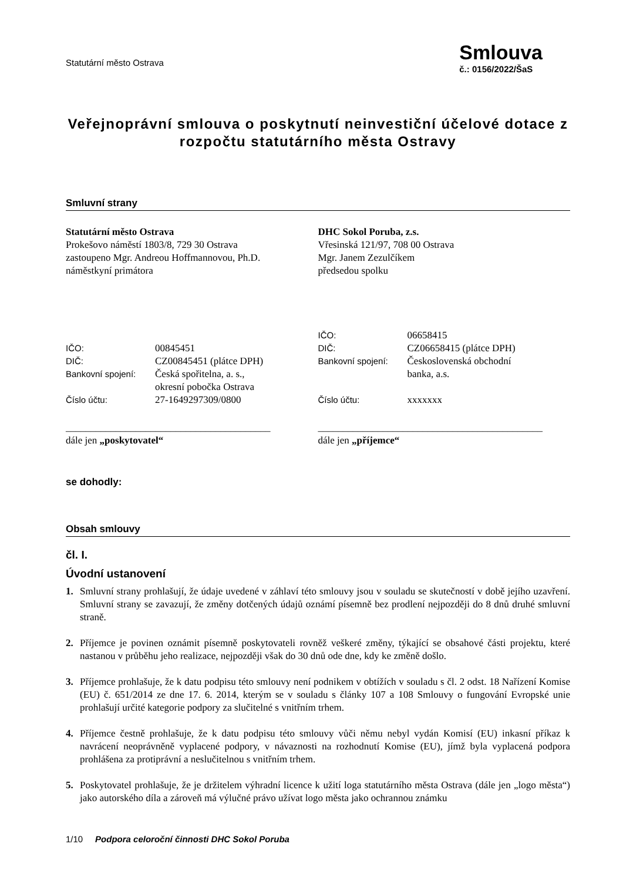Statutární město Ostrava
Smlouva
č.: 0156/2022/ŠaS
Veřejnoprávní smlouva o poskytnutí neinvestiční účelové dotace z rozpočtu statutárního města Ostravy
Smluvní strany
Statutární město Ostrava
Prokešovo náměstí 1803/8, 729 30 Ostrava
zastoupeno Mgr. Andreou Hoffmannovou, Ph.D.
náměstkyní primátora
| IČO: | 00845451 |
| DIČ: | CZ00845451 (plátce DPH) |
| Bankovní spojení: | Česká spořitelna, a. s., okresní pobočka Ostrava |
| Číslo účtu: | 27-1649297309/0800 |
_________________________________________
dále jen „poskytovatel“
DHC Sokol Poruba, z.s.
Vřesinská 121/97, 708 00 Ostrava
Mgr. Janem Zezulčíkem
předsedou spolku
| IČO: | 06658415 |
| DIČ: | CZ06658415 (plátce DPH) |
| Bankovní spojení: | Československá obchodní banka, a.s. |
| Číslo účtu: | xxxxxxx |
_____________________________________________
dále jen „příjemce“
se dohodly:
Obsah smlouvy
čl. I.
Úvodní ustanovení
1. Smluvní strany prohlašují, že údaje uvedené v záhlaví této smlouvy jsou v souladu se skutečností v době jejího uzavření. Smluvní strany se zavazují, že změny dotčených údajů oznámí písemně bez prodlení nejpozději do 8 dnů druhé smluvní straně.
2. Příjemce je povinen oznámit písemně poskytovateli rovněž veškeré změny, týkající se obsahové části projektu, které nastanou v průběhu jeho realizace, nejpozději však do 30 dnů ode dne, kdy ke změně došlo.
3. Příjemce prohlašuje, že k datu podpisu této smlouvy není podnikem v obtížích v souladu s čl. 2 odst. 18 Nařízení Komise (EU) č. 651/2014 ze dne 17. 6. 2014, kterým se v souladu s články 107 a 108 Smlouvy o fungování Evropské unie prohlašují určité kategorie podpory za slučitelné s vnitřním trhem.
4. Příjemce čestně prohlašuje, že k datu podpisu této smlouvy vůči němu nebyl vydán Komisí (EU) inkasní příkaz k navrácení neoprávněně vyplacené podpory, v návaznosti na rozhodnutí Komise (EU), jímž byla vyplacená podpora prohlášena za protiprávní a neslučitelnou s vnitřním trhem.
5. Poskytovatel prohlašuje, že je držitelem výhradní licence k užití loga statutárního města Ostrava (dále jen „logo města“) jako autorského díla a zároveň má výlučné právo užívat logo města jako ochrannou známku
1/10 Podpora celoroční činnosti DHC Sokol Poruba